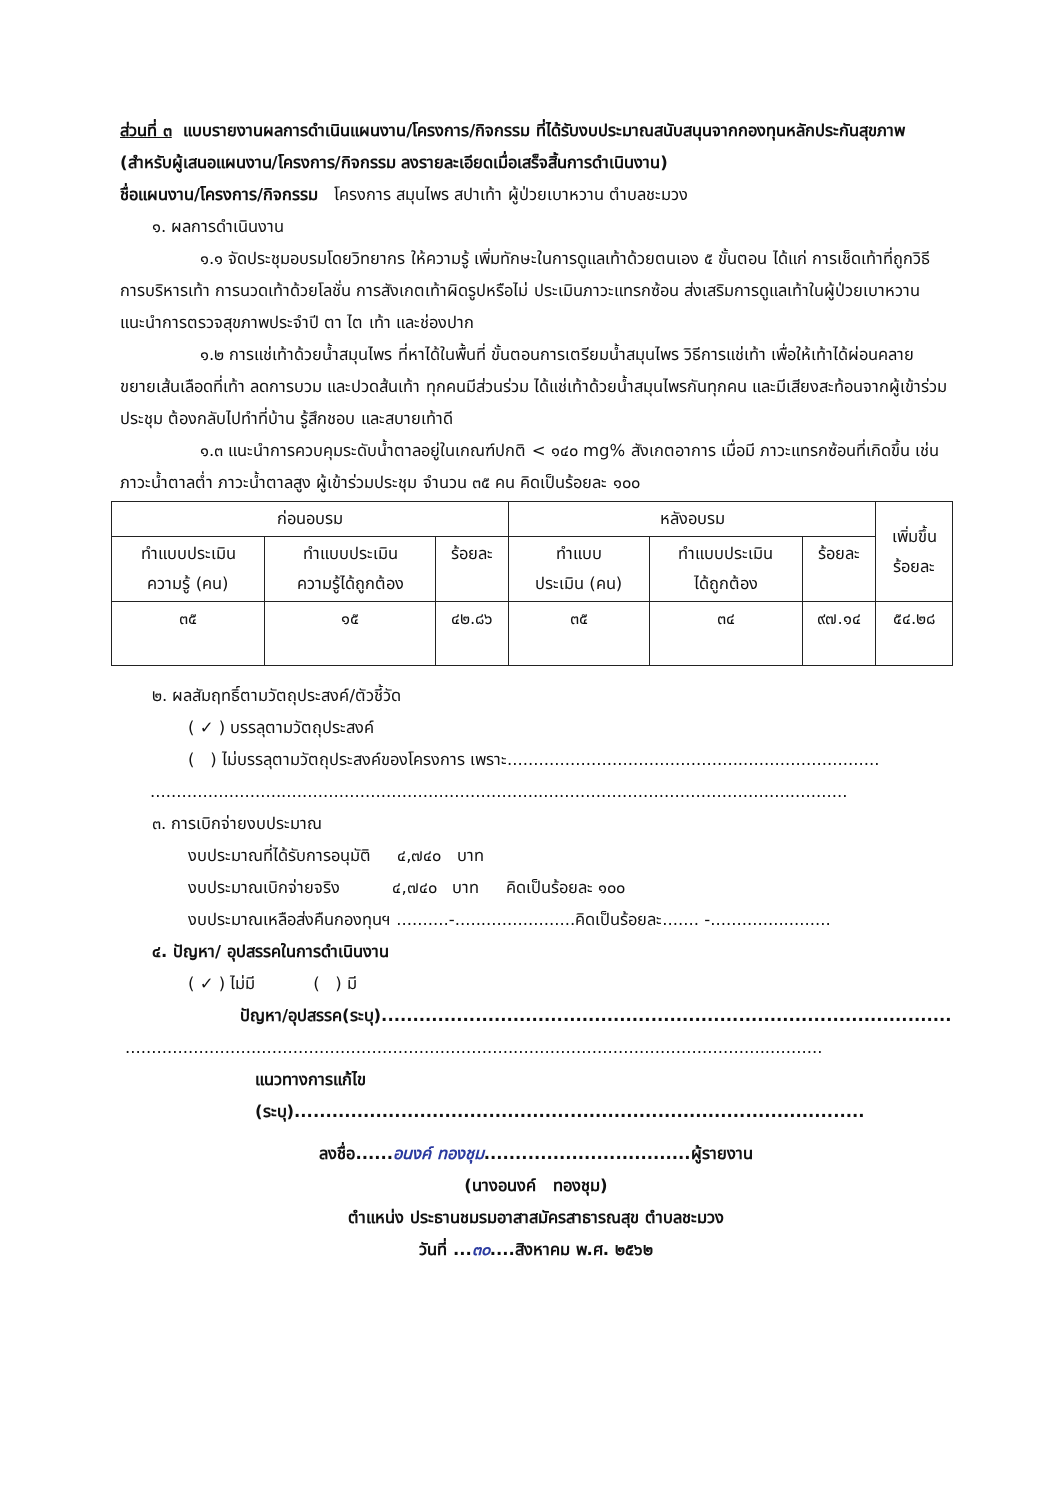ส่วนที่ ๓ แบบรายงานผลการดำเนินแผนงาน/โครงการ/กิจกรรม ที่ได้รับงบประมาณสนับสนุนจากกองทุนหลักประกันสุขภาพ (สำหรับผู้เสนอแผนงาน/โครงการ/กิจกรรม ลงรายละเอียดเมื่อเสร็จสิ้นการดำเนินงาน)
ชื่อแผนงาน/โครงการ/กิจกรรม โครงการ สมุนไพร สปาเท้า ผู้ป่วยเบาหวาน ตำบลชะมวง
๑. ผลการดำเนินงาน
๑.๑ จัดประชุมอบรมโดยวิทยากร ให้ความรู้ เพิ่มทักษะในการดูแลเท้าด้วยตนเอง ๕ ขั้นตอน ได้แก่ การเช็ดเท้าที่ถูกวิธี การบริหารเท้า การนวดเท้าด้วยโลชั่น การสังเกตเท้าผิดรูปหรือไม่ ประเมินภาวะแทรกซ้อน ส่งเสริมการดูแลเท้าในผู้ป่วยเบาหวาน แนะนำการตรวจสุขภาพประจำปี ตา ไต เท้า และช่องปาก
๑.๒ การแช่เท้าด้วยน้ำสมุนไพร ที่หาได้ในพื้นที่ ขั้นตอนการเตรียมน้ำสมุนไพร วิธีการแช่เท้า เพื่อให้เท้าได้ผ่อนคลาย ขยายเส้นเลือดที่เท้า ลดการบวม และปวดส้นเท้า ทุกคนมีส่วนร่วม ได้แช่เท้าด้วยน้ำสมุนไพรกันทุกคน และมีเสียงสะท้อนจากผู้เข้าร่วมประชุม ต้องกลับไปทำที่บ้าน รู้สึกชอบ และสบายเท้าดี
๑.๓ แนะนำการควบคุมระดับน้ำตาลอยู่ในเกณฑ์ปกติ < ๑๔๐ mg% สังเกตอาการ เมื่อมี ภาวะแทรกซ้อนที่เกิดขึ้น เช่น ภาวะน้ำตาลต่ำ ภาวะน้ำตาลสูง ผู้เข้าร่วมประชุม จำนวน ๓๕ คน คิดเป็นร้อยละ ๑๐๐
| ก่อนอบรม | | | หลังอบรม | | | เพิ่มขึ้น ร้อยละ |
| --- | --- | --- | --- | --- | --- | --- |
| ทำแบบประเมิน ความรู้ (คน) | ทำแบบประเมิน ความรู้ได้ถูกต้อง | ร้อยละ | ทำแบบ ประเมิน (คน) | ทำแบบประเมิน ได้ถูกต้อง | ร้อยละ | |
| ๓๕ | ๑๕ | ๔๒.๘๖ | ๓๕ | ๓๔ | ๙๗.๑๔ | ๕๔.๒๘ |
๒. ผลสัมฤทธิ์ตามวัตถุประสงค์/ตัวชี้วัด
( ✓ ) บรรลุตามวัตถุประสงค์
( ) ไม่บรรลุตามวัตถุประสงค์ของโครงการ เพราะ.......................................................................
.....................................................................................................................................
๓. การเบิกจ่ายงบประมาณ
งบประมาณที่ได้รับการอนุมัติ ๔,๗๔๐ บาท
งบประมาณเบิกจ่ายจริง ๔,๗๔๐ บาท คิดเป็นร้อยละ ๑๐๐
งบประมาณเหลือส่งคืนกองทุนฯ ..........-.......................คิดเป็นร้อยละ....... -.......................
๔. ปัญหา/ อุปสรรคในการดำเนินงาน
( ✓ ) ไม่มี ( ) มี
ปัญหา/อุปสรรค(ระบุ)...........................................................................................
.....................................................................................................................................
แนวทางการแก้ไข (ระบุ)...........................................................................................
ลงชื่อ......อนงค์ ทองชุม.................................ผู้รายงาน
(นางอนงค์ ทองชุม)
ตำแหน่ง ประธานชมรมอาสาสมัครสาธารณสุข ตำบลชะมวง
วันที่ ...๓๐....สิงหาคม พ.ศ. ๒๕๖๒